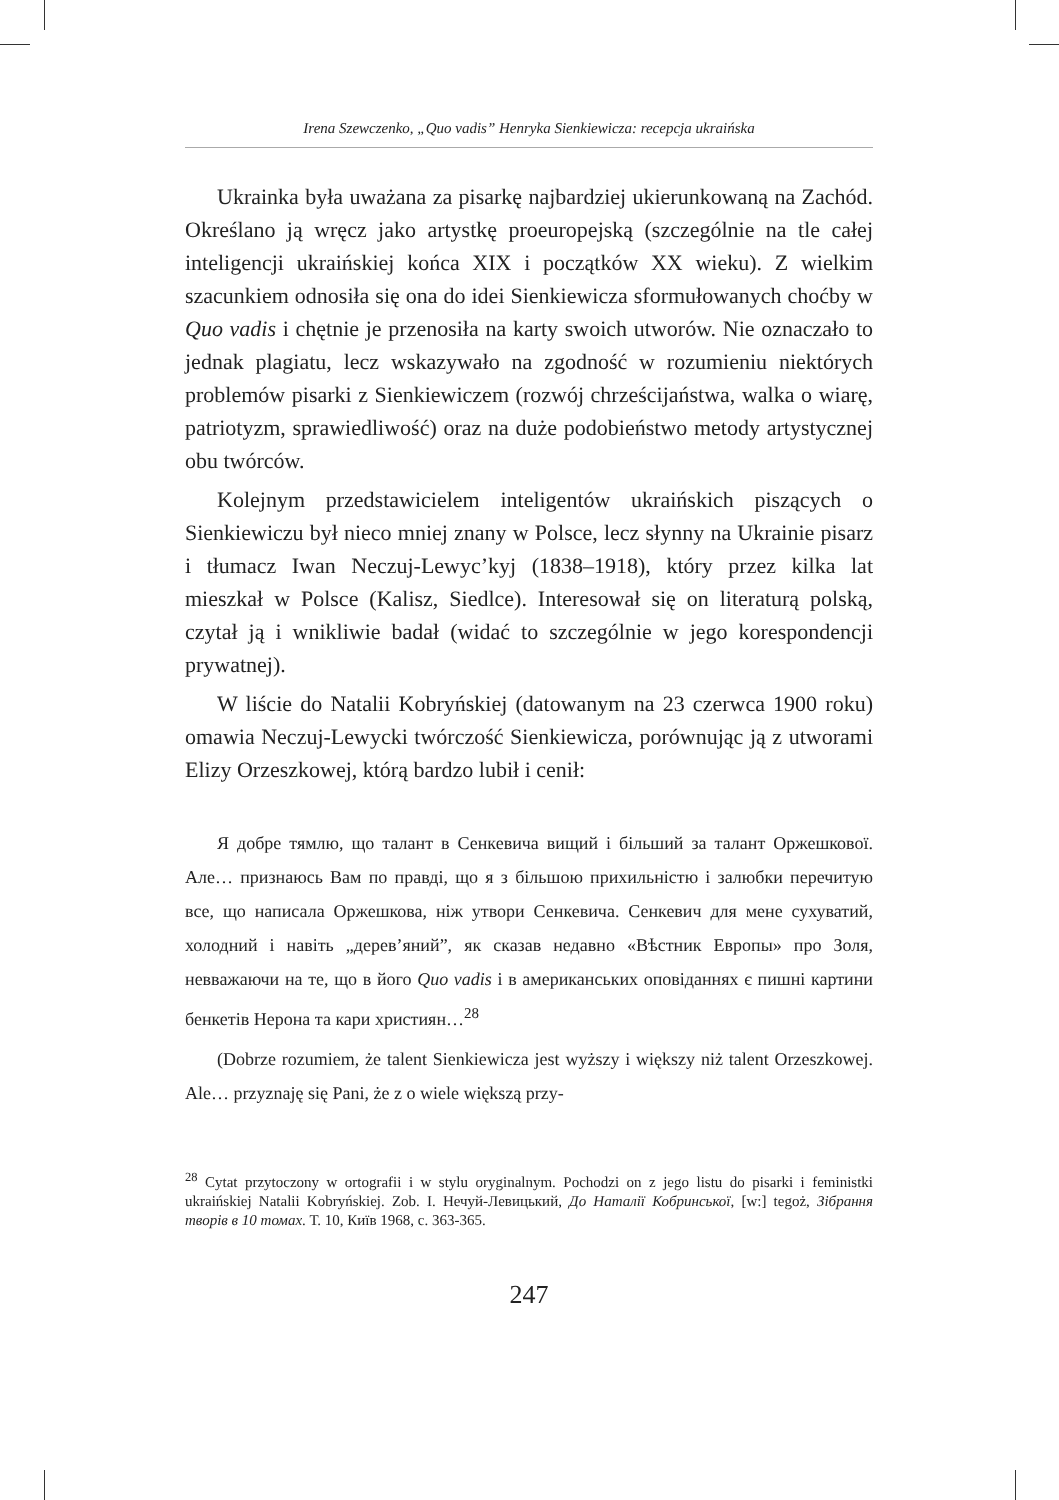Irena Szewczenko, „Quo vadis” Henryka Sienkiewicza: recepcja ukraińska
Ukrainka była uważana za pisarkę najbardziej ukierunkowaną na Zachód. Określano ją wręcz jako artystkę proeuropejską (szczególnie na tle całej inteligencji ukraińskiej końca XIX i początków XX wieku). Z wielkim szacunkiem odnosiła się ona do idei Sienkiewicza sformułowanych choćby w Quo vadis i chętnie je przenosiła na karty swoich utworów. Nie oznaczało to jednak plagiatu, lecz wskazywało na zgodność w rozumieniu niektórych problemów pisarki z Sienkiewiczem (rozwój chrześcijaństwa, walka o wiarę, patriotyzm, sprawiedliwość) oraz na duże podobieństwo metody artystycznej obu twórców.
Kolejnym przedstawicielem inteligentów ukraińskich piszących o Sienkiewiczu był nieco mniej znany w Polsce, lecz słynny na Ukrainie pisarz i tłumacz Iwan Neczuj-Lewyc’kyj (1838–1918), który przez kilka lat mieszkał w Polsce (Kalisz, Siedlce). Interesował się on literaturą polską, czytał ją i wnikliwie badał (widać to szczególnie w jego korespondencji prywatnej).
W liście do Natalii Kobryńskiej (datowanym na 23 czerwca 1900 roku) omawia Neczuj-Lewycki twórczość Sienkiewicza, porównując ją z utworami Elizy Orzeszkowej, którą bardzo lubił i cenił:
Я добре тямлю, що талант в Сенкевича вищий і більший за талант Оржешкової. Але… признаюсь Вам по правді, що я з більшою прихильністю і залюбки перечитую все, що написала Оржешкова, ніж утвори Сенкевича. Сенкевич для мене сухуватий, холодний і навіть „дерев’яний”, як сказав недавно «Вѣстник Европы» про Золя, невважаючи на те, що в його Quo vadis і в американських оповіданнях є пишні картини бенкетів Нерона та кари християн…<sup>28</sup>
(Dobrze rozumiem, że talent Sienkiewicza jest wyższy i większy niż talent Orzeszkowej. Ale… przyznaję się Pani, że z o wiele większą przy-
<sup>28</sup> Cytat przytoczony w ortografii i w stylu oryginalnym. Pochodzi on z jego listu do pisarki i feministki ukraińskiej Natalii Kobryńskiej. Zob. І. Нечуй-Левицький, До Наталії Кобринської, [w:] tegoż, Зібрання творів в 10 томах. Т. 10, Київ 1968, с. 363-365.
247